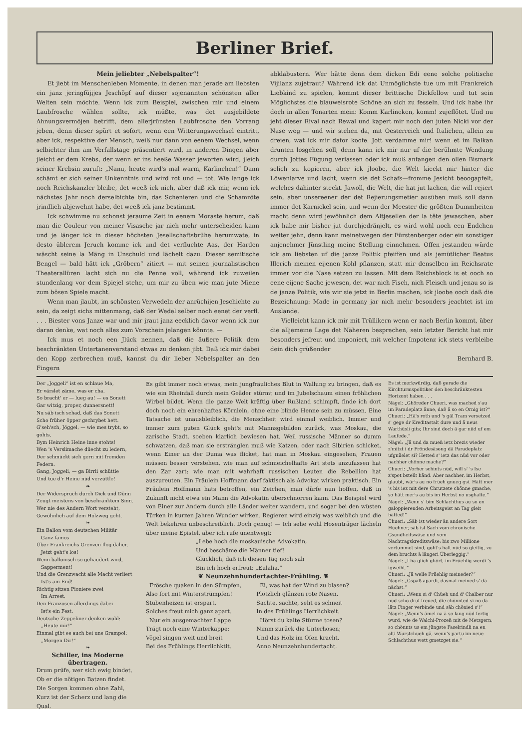Berliner Brief.
Mein jeliebter „Nebelspalter“!
Et jiebt im Menschenleben Momente, in denen man jerade am liebsten ein janz jeringfüjijes Jeschöpf auf dieser sojenannten schönsten aller Welten sein möchte. Wenn ick zum Beispiel, zwischen mir und einem Laubfrosche wählen sollte, ick müßte, was det ausjebildete Ahnungsvermöjen betrifft, dem allerjrünsten Laubfrosche den Vorrang jeben, denn dieser spürt et sofort, wenn een Witterungswechsel eintritt, aber ick, respektive der Mensch, weiß nur dann von eenem Wechsel, wenn selbichter ihm am Verfallstage präsentiert wird, in anderen Dingen aber jleicht er dem Krebs, der wenn er ins heeße Wasser jeworfen wird, jleich seiner Krebsin zuruft: „Nanu, heute wird's mal warm, Karlinchen!“ Dann schämt er sich seiner Unkenntnis und wird rot und — tot. Wie lange ick noch Reichskanzler bleibe, det weeß ick nich, aber daß ick mir, wenn ick nächstes Jahr noch derselbichte bin, das Schenieren und die Schamröte jrindlich abjewehnt habe, det weeß ick janz bestimmt.
Ick schwimme nu schonst jeraume Zeit in eenem Moraste herum, daß man die Couleur von meiner Visasche jar nich mehr unterscheiden kann und je länger ick in dieser höchsten Jesellschaftsbrühe herumwate, in desto üblerem Jeruch komme ick und det verfluchte Aas, der Harden wäscht seine la Mäng in Unschuld und lächelt dazu. Dieser semitische Bengel — bald hätt ick „Gröbern“ zitiert — mit seinen journalistischen Theaterallüren lacht sich nu die Penne voll, während ick zuweilen stundenlang vor dem Spiejel stehe, um mir zu üben wie man jute Miene zum bösen Spiele macht.
Wenn man jlaubt, im schönsten Verwedeln der anrüchijen Jeschichte zu sein, da zeigt sichs mittenmang, daß der Wedel selber noch eenet der verfl. . . . Biester vons Janze war und mir jraut janz eecklich davor wenn ick nur daran denke, wat noch alles zum Vorschein jelangen könnte. —
Ick mus et noch een Jlück nennen, daß die äußere Politik dem beschränkten Untertanenverstand etwas zu denken jibt. Daß ick mir dabei den Kopp zerbrechen muß, kannst du dir lieber Nebelspalter an den Fingern
abklabustern. Wer hätte denn dem dicken Edi eene solche politische Vijilanz zujetraut? Während ick dat Unmöglichste tue um mit Frankreich Liebkind zu spielen, kommt dieser brittische Dickfellow und tut sein Möglichstes die blauweisrote Schöne an sich zu fesseln. Und ick habe ihr doch in allen Tonarten mein: Komm Karlineken, komm! zujeflötet. Und nu jeht dieser Rival nach Rewal und kapert mir noch den juten Nicki vor der Nase weg — und wir stehen da, mit Oesterreich und Italichen, allein zu dreien, wat ick mir dafor koofe. Jott verdamme mir! wenn et im Balkan drunten losgehen soll, denn kann ick mir nur uf die berühmte Wendung durch Jottes Fügung verlassen oder ick muß anfangen den ollen Bismark selich zu kopieren, aber ick jloobe, die Welt kieckt mir hinter die Löwenlarve und lacht, wenn sie det Schafs—fromme Jesicht beoogapfelt, welches dahinter steckt. Jawoll, die Welt, die hat jut lachen, die will rejiert sein, aber unsereener der det Rejierungsmetier ausüben muß soll dann immer det Karnickel sein, und wenn der Meester die größten Dummheiten macht denn wird jewöhnlich dem Altjesellen der la tête jewaschen, aber ick habe mir bisher jut durchjedränjelt, es wird wohl noch een Endchen weiter jehn, denn kann meinetwegen der Fürstenberger oder ein sonstiger anjenehmer Jünstling meine Stellung einnehmen. Offen jestanden würde ick am liebsten uf die janze Politik pfeiffen und als jemütlicher Beatus Illerich meinen eijenen Kohl pflanzen, statt mir denselben im Reichsrate immer vor die Nase setzen zu lassen. Mit dem Reichsblock is et ooch so eene eijene Sache jewesen, det war nich Fisch, nich Fleisch und jenau so is de janze Politik, wie wir sie jetzt in Berlin machen, ick jloobe ooch daß die Bezeichnung: Made in germany jar nich mehr besonders jeachtet ist im Auslande.
Vielleicht kann ick mir mit Trüllikern wenn er nach Berlin kommt, über die alljemeine Lage det Näheren besprechen, sein letzter Bericht hat mir besonders jefreut und imponiert, mit welcher Impotenz ick stets verbleibe dein dich grüßender
Bernhard B.
Der „Joggeli“ ist en schlaue Ma,
Er värslet zäme, was er cha.
So bracht' er — lueg au! — es Sonett
Gar witzig, proper, dunnersnett!
Nu säb isch schad, daß das Sonett
Scho früher öpper gschrybet hett.
G'seh'sch, Jöggel, — wie mes trybt, so gohts,
Bym Heinrich Heine inne stohts!
Wen 's Verslimache düecht zu ledern,
Der schmückt sich gern mit fremden Federn.
Gang, Joggeli, — ga Birrli schüttle
Und tue d'r Heine nüd verzüttle!
❧ Der Widerspruch durch Dick und Dünn
Zeugt meistens von beschränktem Sinn.
Wer nie des Andern Wort versteht,
Gewöhnlich auf dem Holzweg geht.
❧ Ein Ballon vom deutschen Militär
Ganz famos
Über Frankreichs Grenzen flog daher,
Jetzt geht's los!
Wenn ballonisch so gehaudert wird,
Sapperment!
Und die Grenzwacht alle Macht verliert
Ist's am End!
Richtig sitzen Pioniere zwei
Im Arrest,
Den Franzosen allerdings dabei
Ist's ein Fest.
Deutsche Zeppeliner denken wohl:
„Heute mir!“
Einmal gibt es auch bei uns Grampol:
„Morgen Dir!“
❧
Schiller, ins Moderne übertragen.
Drum prüfe, wer sich ewig bindet,
Ob er die nötigen Batzen findet.
Die Sorgen kommen ohne Zahl,
Kurz ist der Scherz und lang die Qual.
Es gibt immer noch etwas, mein jungfräuliches Blut in Wallung zu bringen, daß es wie ein Rheinfall durch mein Geäder stürmt und im Jubelschaum einen fröhlichen Wirbel bildet. Wenn die ganze Welt kräftig über Rußland schimpft, finde ich dort doch noch ein ehrenhaftes Körnlein, ohne eine blinde Henne sein zu müssen. Eine Tatsache ist unausbleiblich, die Menschheit wird einmal weiblich. Immer und immer zum guten Glück geht's mit Mannsgebilden zurück, was Moskau, die zarische Stadt, soeben klarlich bewiesen hat. Weil russische Männer so dumm schwatzen, daß man sie erstränglen muß wie Katzen, oder nach Sibirien schicket, wenn Einer an der Duma was flicket, hat man in Moskau eingesehen, Frauen müssen besser verstehen, wie man auf schmeichelhafte Art stets anzufassen hat den Zar zart; wie man mit wahrhaft russischen Leuten die Rebellion hat auszureuten. Ein Fräulein Hoffmann darf faktisch als Advokat wirken praktisch. Ein Fräulein Hoffmann hats betroffen, ein Zeichen, man dürfe nun hoffen, daß in Zukunft nicht etwa ein Mann die Advokatin überschnorren kann. Das Beispiel wird von Einer zur Andern durch alle Länder weiter wandern, und sogar bei den wüsten Türken in kurzen Jahren Wunder wirken. Regieren wird einzig was weiblich und die Welt bekehren unbeschreiblich. Doch genug! — Ich sehe wohl Hosenträger lächeln über meine Epistel, aber ich rufe unentwegt:
„Lebe hoch die moskauische Advokatin,
Und beschäme die Männer tief!
Glücklich, daß ich diesen Tag noch sah
Bin ich hoch erfreut: „Eulalia.“
❦ Neunzehnhundertachter-Frühling. ❦
Frösche quaken in den Sümpfen,
Also fort mit Winterstrümpfen!
Stubenheizen ist erspart,
Solches freut mich ganz apart.
Nur ein ausgemachter Lappe
Trägt noch eine Winterkappe;
Vögel singen weit und breit
Bei des Frühlings Herrlichktit.
Ei, was hat der Wind zu blasen?
Plötzlich glänzen rote Nasen,
Sachte, sachte, seht es schneit
In des Frühlings Herrlichkeit.
Hörst du kalte Stürme tosen?
Nimm zurück die Unterhosen;
Und das Holz im Ofen kracht,
Anno Neunzehnhundertacht.
Es ist merkwürdig, daß gerade die Kirchturmspolitiker den beschränktesten Horizont haben . . .
Nägel: „Ghöreder Chueri, was mached s'au im Paradeplatz änne, daß ä so en Ornig ist?“
Chueri: „Hä's roth und 's gäl Tram versetzed s' gege dr Kreditastalt dure und ä neus Warthüsli gits; Ihr sind doch ä gar nüd uf em Laufede.“
Nägel: „Jä und da mueß ietz brezis wieder z'mitzt i dr Fröndesäsong dä Paradeplatz ufgnüelet si? Hetted s' ietz das nüd vor oder nachher chönne mache?“
Chueri: „Vorher schints nüd, will s' 's Ise z'spot bstellt händ. Aber nachher, im Herbst, glaubt, wär's au no früeh gnueg gsi. Hätt mer 's bis iez mit dere Chrutzete chönne gmache, so hätt mer's au bis im Herbst no usghalte.“
Nägel: „Wenn s' bim Schlachthus au so en galoppierenden Arbeitsgeist an Tag gleit hätted!“
Chueri: „Säb ist wieder än andere Sort Hüehner, säb ist Sach vom chronische Gsundheitswäse und vom Nachtragskreditswäse; bis zwo Millione vertummet sind, goht's halt nüd so gleitig, zu dem bruchts ä längeri Überleggig.“
Nägel: „I hä glich ghört, im Früehlig werdi 's igweiht.“
Chueri: „Jä welle Früehlig meineder?“
Nägel: „Gspaß apardi, dasmal meined s' dä nächst.“
Chueri: „Wenn si d' Chüeh und d' Chalber nur nüd scho druf freued, die chönnted si no dä lätz Finger verbinde und säb chönied s'!“
Nägel: „Wenn's ämel na ä so lang nüd fertig wurd, wie de Walchi-Prozeß mit de Metzgern, so chönnts us em jüngste Faselrindli na en alti Wurstchueh gä, wenn's partu im neue Schlachthus wett gmetzget sie.“